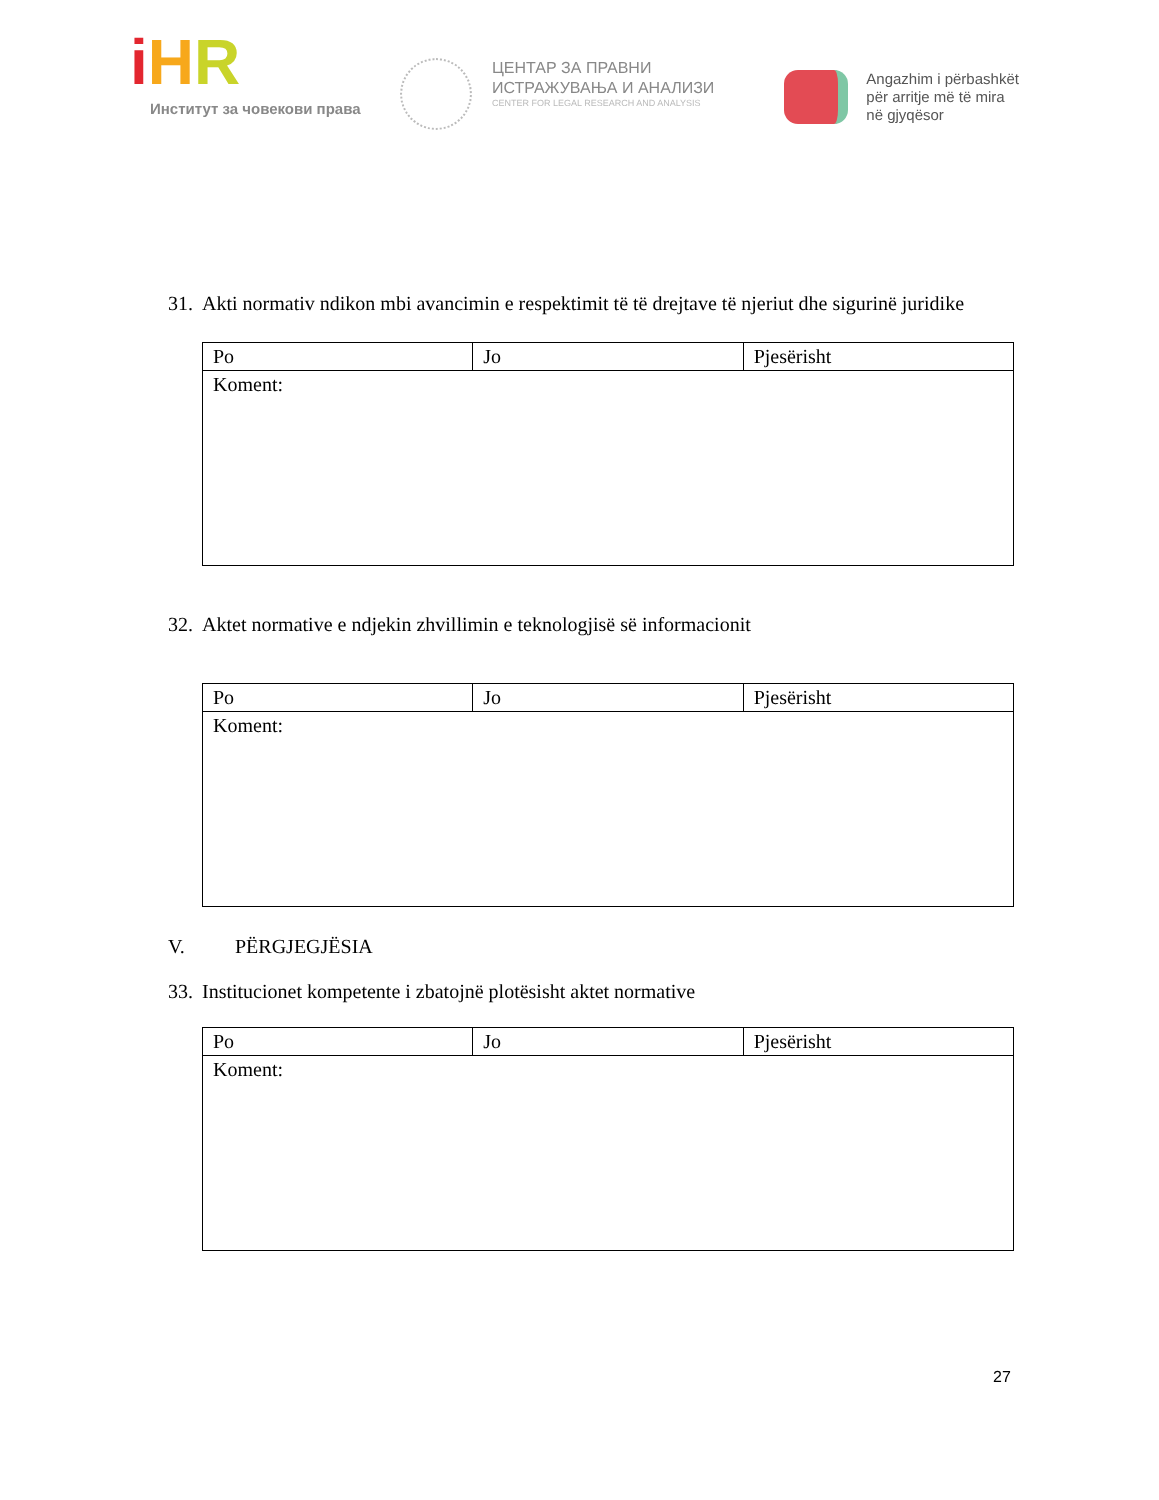iHR
Институт за човекови права
ЦЕНТАР ЗА ПРАВНИ
ИСТРАЖУВАЊА И АНАЛИЗИ
CENTER FOR LEGAL RESEARCH AND ANALYSIS
Angazhim i përbashkët
për arritje më të mira
në gjyqësor
31. Akti normativ ndikon mbi avancimin e respektimit të të drejtave të njeriut dhe sigurinë juridike
| Po | Jo | Pjesërisht |
| Koment: | | |
32. Aktet normative e ndjekin zhvillimin e teknologjisë së informacionit
| Po | Jo | Pjesërisht |
| Koment: | | |
V. PËRGJEGJËSIA
33. Institucionet kompetente i zbatojnë plotësisht aktet normative
| Po | Jo | Pjesërisht |
| Koment: | | |
27